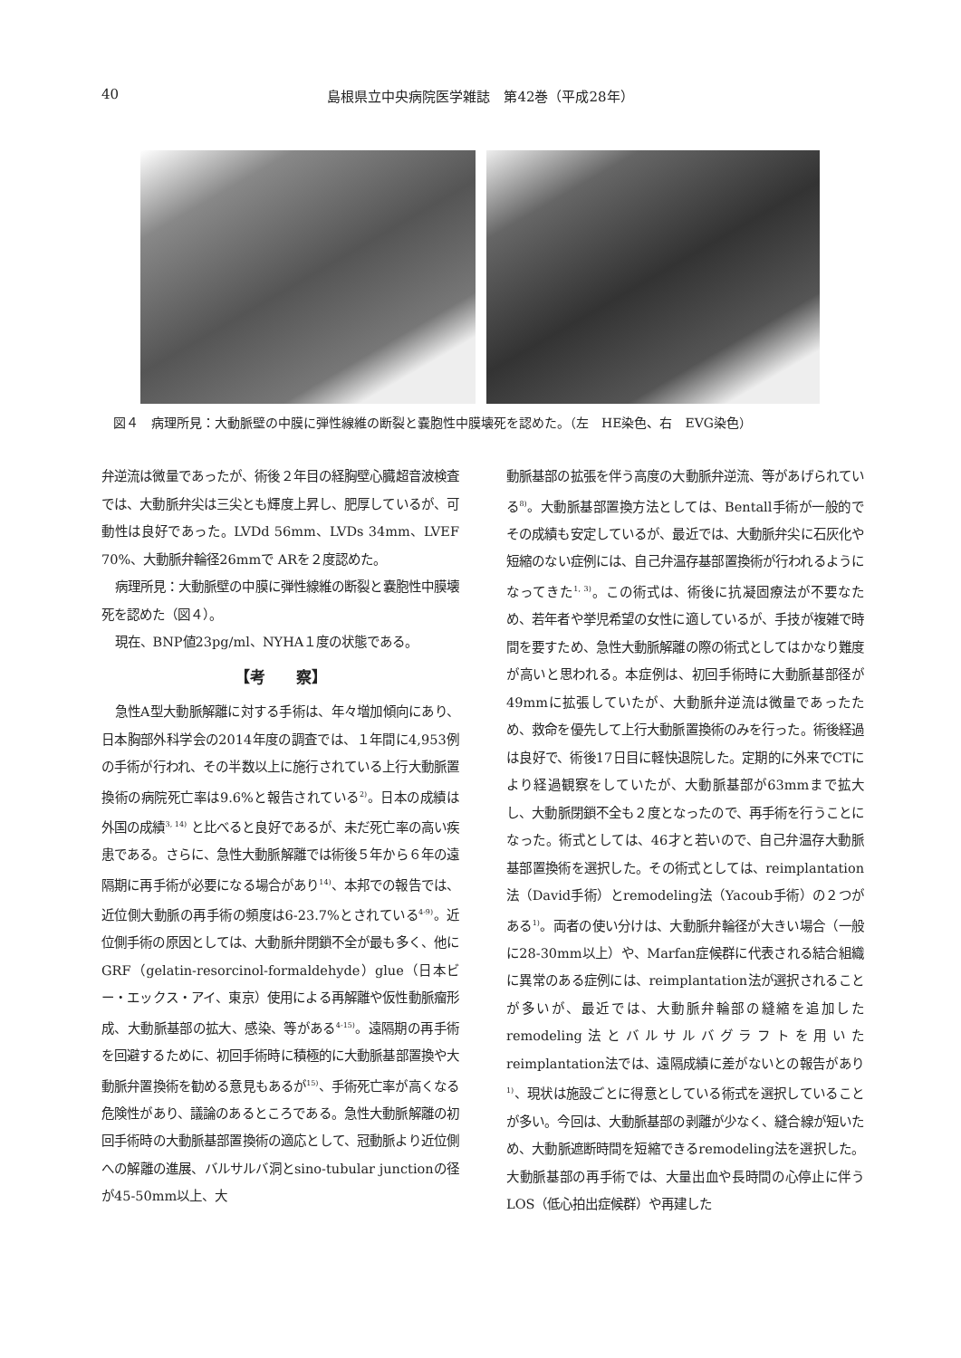40 島根県立中央病院医学雑誌　第42巻（平成28年）
図４　病理所見：大動脈壁の中膜に弾性線維の断裂と嚢胞性中膜壊死を認めた。（左　HE染色、右　EVG染色）
弁逆流は微量であったが、術後２年目の経胸壁心臓超音波検査では、大動脈弁尖は三尖とも輝度上昇し、肥厚しているが、可動性は良好であった。LVDd 56mm、LVDs 34mm、LVEF 70%、大動脈弁輪径26mmで ARを２度認めた。
病理所見：大動脈壁の中膜に弾性線維の断裂と嚢胞性中膜壊死を認めた（図４）。
現在、BNP値23pg/ml、NYHA１度の状態である。
【考　　察】
急性A型大動脈解離に対する手術は、年々増加傾向にあり、日本胸部外科学会の2014年度の調査では、１年間に4,953例の手術が行われ、その半数以上に施行されている上行大動脈置換術の病院死亡率は9.6%と報告されている<sup>2)</sup>。日本の成績は外国の成績<sup>3, 14)</sup> と比べると良好であるが、未だ死亡率の高い疾患である。さらに、急性大動脈解離では術後５年から６年の遠隔期に再手術が必要になる場合があり<sup>14)</sup>、本邦での報告では、近位側大動脈の再手術の頻度は6-23.7%とされている<sup>4-9)</sup>。近位側手術の原因としては、大動脈弁閉鎖不全が最も多く、他にGRF（gelatin-resorcinol-formaldehyde）glue（日本ビー・エックス・アイ、東京）使用による再解離や仮性動脈瘤形成、大動脈基部の拡大、感染、等がある<sup>4-15)</sup>。遠隔期の再手術を回避するために、初回手術時に積極的に大動脈基部置換や大動脈弁置換術を勧める意見もあるが<sup>15)</sup>、手術死亡率が高くなる危険性があり、議論のあるところである。急性大動脈解離の初回手術時の大動脈基部置換術の適応として、冠動脈より近位側への解離の進展、バルサルバ洞とsino-tubular junctionの径が45-50mm以上、大
動脈基部の拡張を伴う高度の大動脈弁逆流、等があげられている<sup>8)</sup>。大動脈基部置換方法としては、Bentall手術が一般的でその成績も安定しているが、最近では、大動脈弁尖に石灰化や短縮のない症例には、自己弁温存基部置換術が行われるようになってきた<sup>1, 3)</sup>。この術式は、術後に抗凝固療法が不要なため、若年者や挙児希望の女性に適しているが、手技が複雑で時間を要すため、急性大動脈解離の際の術式としてはかなり難度が高いと思われる。本症例は、初回手術時に大動脈基部径が49mmに拡張していたが、大動脈弁逆流は微量であったため、救命を優先して上行大動脈置換術のみを行った。術後経過は良好で、術後17日目に軽快退院した。定期的に外来でCTにより経過観察をしていたが、大動脈基部が63mmまで拡大し、大動脈閉鎖不全も２度となったので、再手術を行うことになった。術式としては、46才と若いので、自己弁温存大動脈基部置換術を選択した。その術式としては、reimplantation法（David手術）とremodeling法（Yacoub手術）の２つがある<sup>1)</sup>。両者の使い分けは、大動脈弁輪径が大きい場合（一般に28-30mm以上）や、Marfan症候群に代表される結合組織に異常のある症例には、reimplantation法が選択されることが多いが、最近では、大動脈弁輪部の縫縮を追加したremodeling法とバルサルバグラフトを用いたreimplantation法では、遠隔成績に差がないとの報告があり<sup>1)</sup>、現状は施設ごとに得意としている術式を選択していることが多い。今回は、大動脈基部の剥離が少なく、縫合線が短いため、大動脈遮断時間を短縮できるremodeling法を選択した。大動脈基部の再手術では、大量出血や長時間の心停止に伴うLOS（低心拍出症候群）や再建した